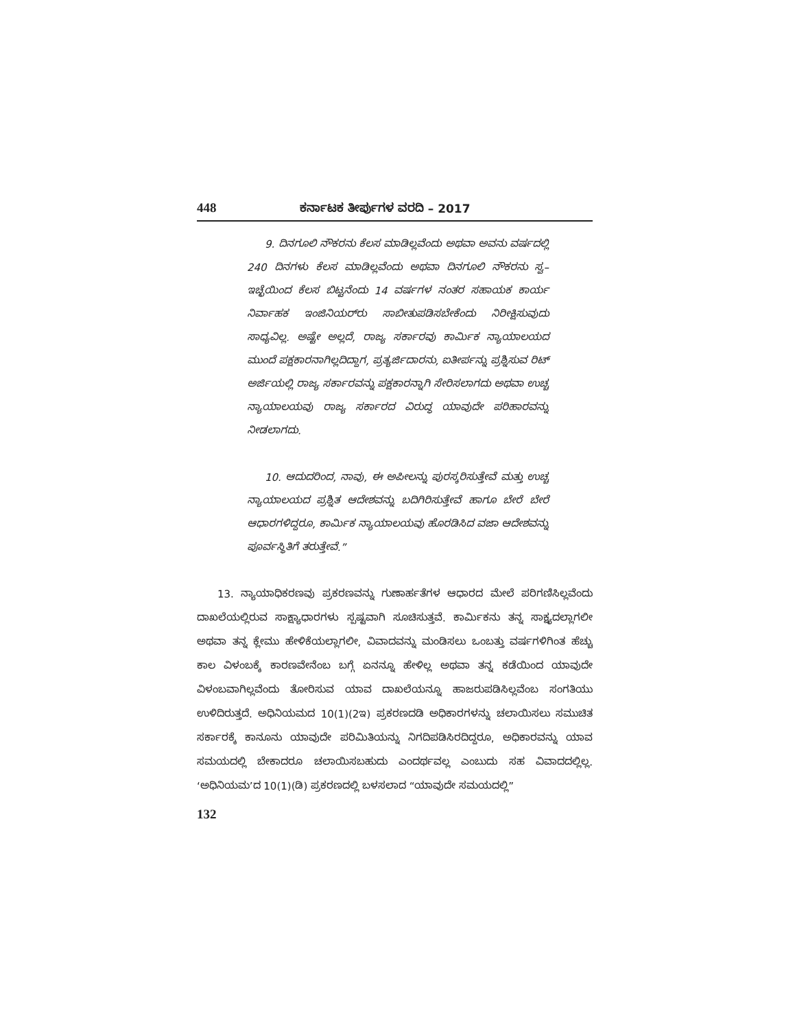448 ಕರ್ನಾಟಕ ತೀರ್ಪುಗಳ ವರದಿ – 2017
9. ದಿನಗೂಲಿ ನೌಕರನು ಕೆಲಸ ಮಾಡಿಲ್ಲವೆಂದು ಅಥವಾ ಅವನು ವರ್ಷದಲ್ಲಿ 240 ದಿನಗಳು ಕೆಲಸ ಮಾಡಿಲ್ಲವೆಂದು ಅಥವಾ ದಿನಗೂಲಿ ನೌಕರನು ಸ್ವ–ಇಚ್ಛೆಯಿಂದ ಕೆಲಸ ಬಿಟ್ಟನೆಂದು 14 ವರ್ಷಗಳ ನಂತರ ಸಹಾಯಕ ಕಾರ್ಯ ನಿರ್ವಾಹಕ ಇಂಜಿನಿಯರ್‌ರು ಸಾಬೀತುಪಡಿಸಬೇಕೆಂದು ನಿರೀಕ್ಷಿಸುವುದು ಸಾಧ್ಯವಿಲ್ಲ. ಅಷ್ಟೇ ಅಲ್ಲದೆ, ರಾಜ್ಯ ಸರ್ಕಾರವು ಕಾರ್ಮಿಕ ನ್ಯಾಯಾಲಯದ ಮುಂದೆ ಪಕ್ಷಕಾರನಾಗಿಲ್ಲದಿದ್ದಾಗ, ಪ್ರತ್ಯರ್ಜಿದಾರನು, ಐತೀರ್ಪನ್ನು ಪ್ರಶ್ನಿಸುವ ರಿಟ್ ಅರ್ಜಿಯಲ್ಲಿ ರಾಜ್ಯ ಸರ್ಕಾರವನ್ನು ಪಕ್ಷಕಾರನ್ನಾಗಿ ಸೇರಿಸಲಾಗದು ಅಥವಾ ಉಚ್ಚ ನ್ಯಾಯಾಲಯವು ರಾಜ್ಯ ಸರ್ಕಾರದ ವಿರುದ್ಧ ಯಾವುದೇ ಪರಿಹಾರವನ್ನು ನೀಡಲಾಗದು.
10. ಆದುದರಿಂದ, ನಾವು, ಈ ಅಪೀಲನ್ನು ಪುರಸ್ಕರಿಸುತ್ತೇವೆ ಮತ್ತು ಉಚ್ಚ ನ್ಯಾಯಾಲಯದ ಪ್ರಶ್ನಿತ ಆದೇಶವನ್ನು ಬದಿಗಿರಿಸುತ್ತೇವೆ ಹಾಗೂ ಬೇರೆ ಬೇರೆ ಆಧಾರಗಳಿದ್ದರೂ, ಕಾರ್ಮಿಕ ನ್ಯಾಯಾಲಯವು ಹೊರಡಿಸಿದ ವಜಾ ಆದೇಶವನ್ನು ಪೂರ್ವಸ್ಥಿತಿಗೆ ತರುತ್ತೇವೆ.”
13. ನ್ಯಾಯಾಧಿಕರಣವು ಪ್ರಕರಣವನ್ನು ಗುಣಾರ್ಹತೆಗಳ ಆಧಾರದ ಮೇಲೆ ಪರಿಗಣಿಸಿಲ್ಲವೆಂದು ದಾಖಲೆಯಲ್ಲಿರುವ ಸಾಕ್ಷ್ಯಾಧಾರಗಳು ಸ್ಪಷ್ಟವಾಗಿ ಸೂಚಿಸುತ್ತವೆ. ಕಾರ್ಮಿಕನು ತನ್ನ ಸಾಕ್ಷ್ಯದಲ್ಲಾಗಲೀ ಅಥವಾ ತನ್ನ ಕ್ಲೇಮು ಹೇಳಿಕೆಯಲ್ಲಾಗಲೀ, ವಿವಾದವನ್ನು ಮಂಡಿಸಲು ಒಂಬತ್ತು ವರ್ಷಗಳಿಗಿಂತ ಹೆಚ್ಚು ಕಾಲ ವಿಳಂಬಕ್ಕೆ ಕಾರಣವೇನೆಂಬ ಬಗ್ಗೆ ಏನನ್ನೂ ಹೇಳಿಲ್ಲ ಅಥವಾ ತನ್ನ ಕಡೆಯಿಂದ ಯಾವುದೇ ವಿಳಂಬವಾಗಿಲ್ಲವೆಂದು ತೋರಿಸುವ ಯಾವ ದಾಖಲೆಯನ್ನೂ ಹಾಜರುಪಡಿಸಿಲ್ಲವೆಂಬ ಸಂಗತಿಯು ಉಳಿದಿರುತ್ತದೆ. ಅಧಿನಿಯಮದ 10(1)(2ಇ) ಪ್ರಕರಣದಡಿ ಅಧಿಕಾರಗಳನ್ನು ಚಲಾಯಿಸಲು ಸಮುಚಿತ ಸರ್ಕಾರಕ್ಕೆ ಕಾನೂನು ಯಾವುದೇ ಪರಿಮಿತಿಯನ್ನು ನಿಗದಿಪಡಿಸಿರದಿದ್ದರೂ, ಅಧಿಕಾರವನ್ನು ಯಾವ ಸಮಯದಲ್ಲಿ ಬೇಕಾದರೂ ಚಲಾಯಿಸಬಹುದು ಎಂದರ್ಥವಲ್ಲ ಎಂಬುದು ಸಹ ವಿವಾದದಲ್ಲಿಲ್ಲ. ‘ಅಧಿನಿಯಮ’ದ 10(1)(ಡಿ) ಪ್ರಕರಣದಲ್ಲಿ ಬಳಸಲಾದ “ಯಾವುದೇ ಸಮಯದಲ್ಲಿ”
132